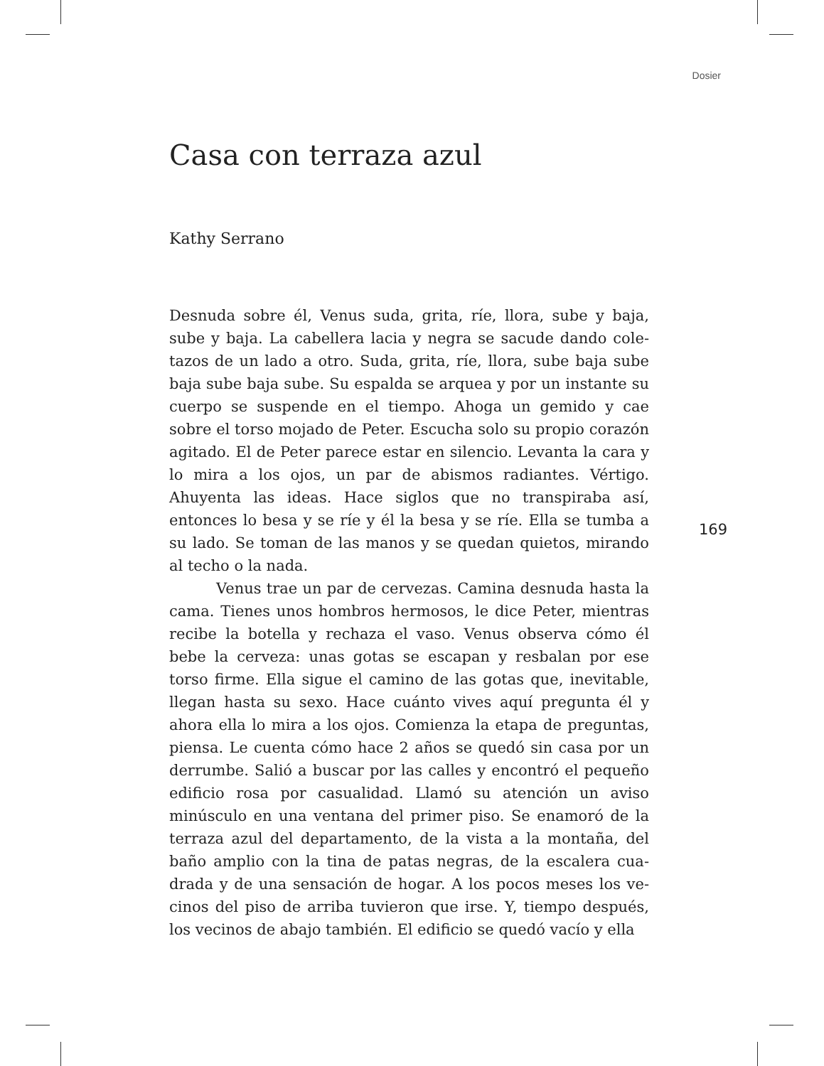Dosier
Casa con terraza azul
Kathy Serrano
Desnuda sobre él, Venus suda, grita, ríe, llora, sube y baja, sube y baja. La cabellera lacia y negra se sacude dando cole­tazos de un lado a otro. Suda, grita, ríe, llora, sube baja sube baja sube baja sube. Su espalda se arquea y por un instante su cuerpo se suspende en el tiempo. Ahoga un gemido y cae sobre el torso mojado de Peter. Escucha solo su propio cora­zón agitado. El de Peter parece estar en silencio. Levanta la cara y lo mira a los ojos, un par de abismos radiantes. Vér­tigo. Ahuyenta las ideas. Hace siglos que no transpiraba así, entonces lo besa y se ríe y él la besa y se ríe. Ella se tumba a su lado. Se toman de las manos y se quedan quietos, miran­do al techo o la nada.
Venus trae un par de cervezas. Camina desnuda hasta la cama. Tienes unos hombros hermosos, le dice Peter, mien­tras recibe la botella y rechaza el vaso. Venus observa cómo él bebe la cerveza: unas gotas se escapan y resbalan por ese torso firme. Ella sigue el camino de las gotas que, inevitable, llegan hasta su sexo. Hace cuánto vives aquí pregunta él y ahora ella lo mira a los ojos. Comienza la etapa de preguntas, piensa. Le cuenta cómo hace 2 años se quedó sin casa por un derrumbe. Salió a buscar por las calles y encontró el peque­ño edificio rosa por casualidad. Llamó su atención un aviso minúsculo en una ventana del primer piso. Se enamoró de la terraza azul del departamento, de la vista a la montaña, del baño amplio con la tina de patas negras, de la escalera cua­drada y de una sensación de hogar. A los pocos meses los ve­cinos del piso de arriba tuvieron que irse. Y, tiempo después, los vecinos de abajo también. El edificio se quedó vacío y ella
169